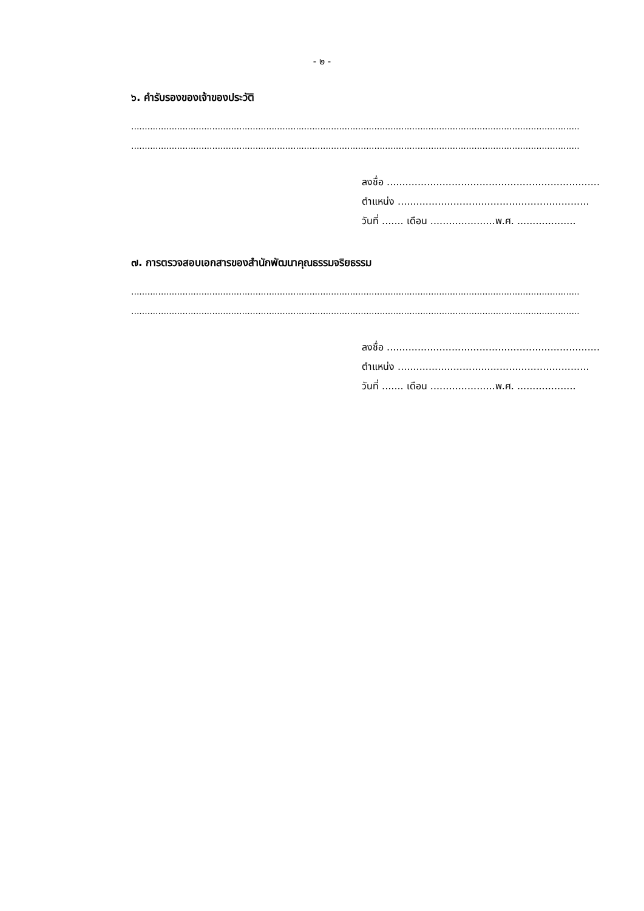- ๒ -
๖. คำรับรองของเจ้าของประวัติ
...........................................................................................................................................................................................
...........................................................................................................................................................................................
ลงชื่อ .....................................................................
ตำแหน่ง ..............................................................
วันที่ ....... เดือน .....................พ.ศ. ...................
๗. การตรวจสอบเอกสารของสำนักพัฒนาคุณธรรมจริยธรรม
...........................................................................................................................................................................................
...........................................................................................................................................................................................
ลงชื่อ .....................................................................
ตำแหน่ง ..............................................................
วันที่ ....... เดือน .....................พ.ศ. ...................